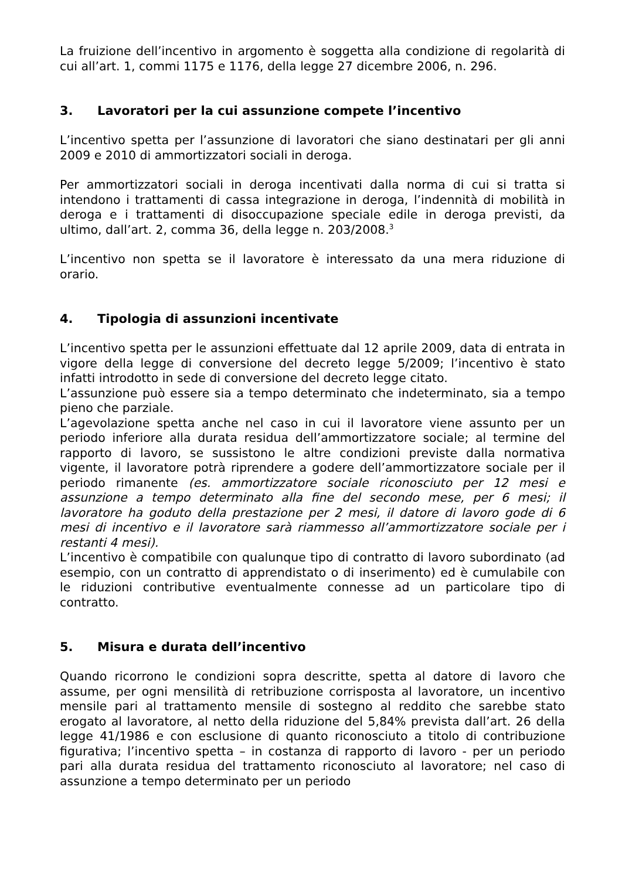La fruizione dell’incentivo in argomento è soggetta alla condizione di regolarità di cui all’art. 1, commi 1175 e 1176, della legge 27 dicembre 2006, n. 296.
3. Lavoratori per la cui assunzione compete l’incentivo
L’incentivo spetta per l’assunzione di lavoratori che siano destinatari per gli anni 2009 e 2010 di ammortizzatori sociali in deroga.
Per ammortizzatori sociali in deroga incentivati dalla norma di cui si tratta si intendono i trattamenti di cassa integrazione in deroga, l’indennità di mobilità in deroga e i trattamenti di disoccupazione speciale edile in deroga previsti, da ultimo, dall’art. 2, comma 36, della legge n. 203/2008.<sup>3</sup>
L’incentivo non spetta se il lavoratore è interessato da una mera riduzione di orario.
4. Tipologia di assunzioni incentivate
L’incentivo spetta per le assunzioni effettuate dal 12 aprile 2009, data di entrata in vigore della legge di conversione del decreto legge 5/2009; l’incentivo è stato infatti introdotto in sede di conversione del decreto legge citato.
L’assunzione può essere sia a tempo determinato che indeterminato, sia a tempo pieno che parziale.
L’agevolazione spetta anche nel caso in cui il lavoratore viene assunto per un periodo inferiore alla durata residua dell’ammortizzatore sociale; al termine del rapporto di lavoro, se sussistono le altre condizioni previste dalla normativa vigente, il lavoratore potrà riprendere a godere dell’ammortizzatore sociale per il periodo rimanente (es. ammortizzatore sociale riconosciuto per 12 mesi e assunzione a tempo determinato alla fine del secondo mese, per 6 mesi; il lavoratore ha goduto della prestazione per 2 mesi, il datore di lavoro gode di 6 mesi di incentivo e il lavoratore sarà riammesso all’ammortizzatore sociale per i restanti 4 mesi).
L’incentivo è compatibile con qualunque tipo di contratto di lavoro subordinato (ad esempio, con un contratto di apprendistato o di inserimento) ed è cumulabile con le riduzioni contributive eventualmente connesse ad un particolare tipo di contratto.
5. Misura e durata dell’incentivo
Quando ricorrono le condizioni sopra descritte, spetta al datore di lavoro che assume, per ogni mensilità di retribuzione corrisposta al lavoratore, un incentivo mensile pari al trattamento mensile di sostegno al reddito che sarebbe stato erogato al lavoratore, al netto della riduzione del 5,84% prevista dall’art. 26 della legge 41/1986 e con esclusione di quanto riconosciuto a titolo di contribuzione figurativa; l’incentivo spetta – in costanza di rapporto di lavoro - per un periodo pari alla durata residua del trattamento riconosciuto al lavoratore; nel caso di assunzione a tempo determinato per un periodo